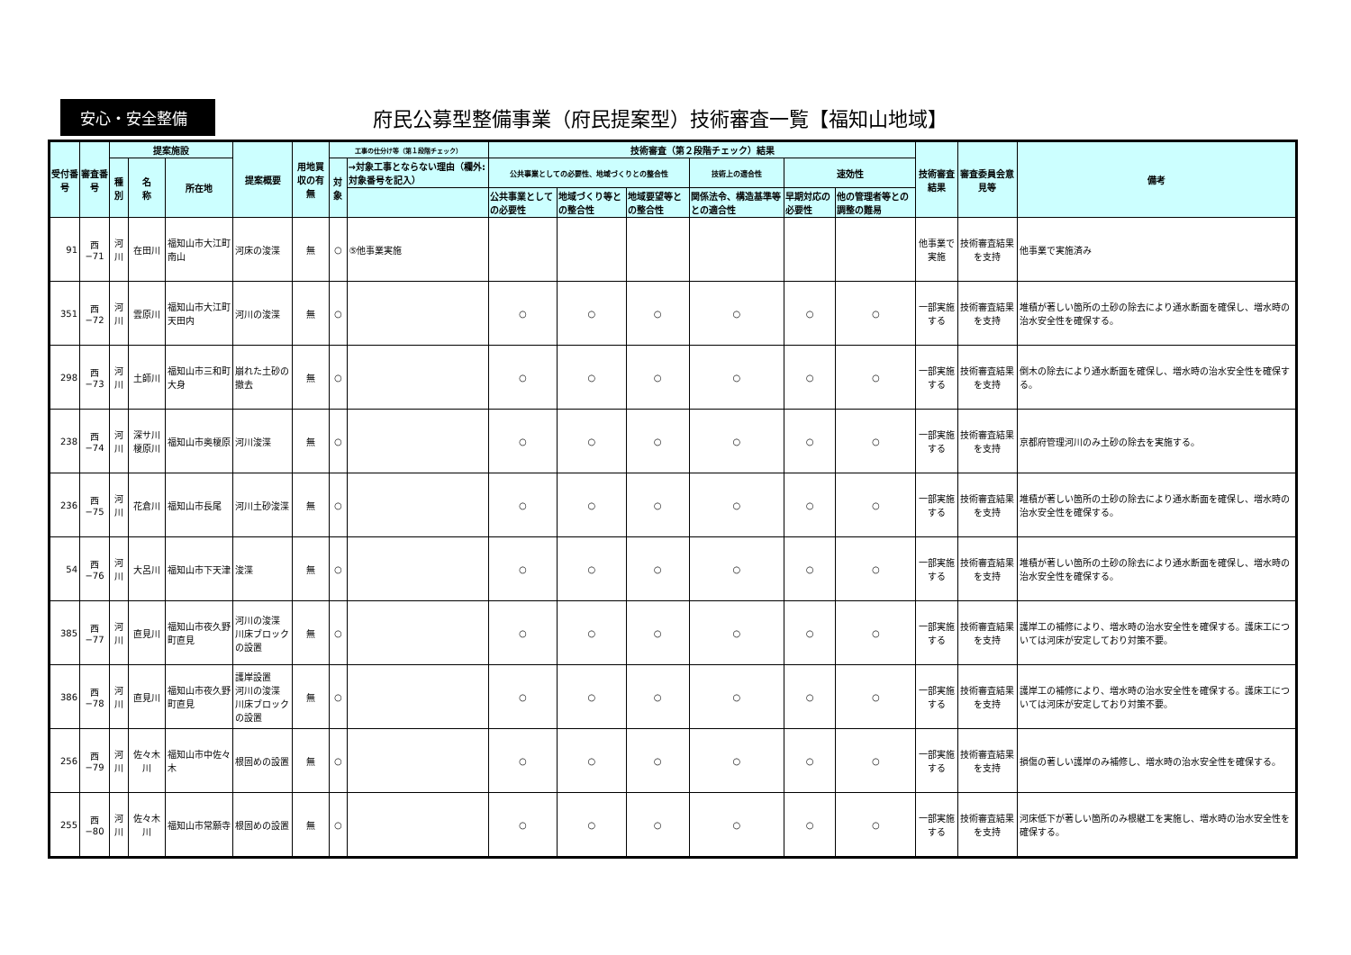安心・安全整備
府民公募型整備事業（府民提案型）技術審査一覧【福知山地域】
| 受付番号 | 審査番号 | 提案施設 | | | 提案概要 | 用地買収の有無 | 工事の仕分け等（第１段階チェック） | | 技術審査（第２段階チェック）結果 | | | | | | 技術審査結果 | 審査委員会意見等 | 備考 |
| --- | --- | --- | --- | --- | --- | --- | --- | --- | --- | --- | --- | --- | --- | --- | --- | --- | --- |
| | | 種別 | 名 称 | 所在地 | | | 対象 | →対象工事とならない理由（欄外:対象番号を記入） | 公共事業としての必要性、地域づくりとの整合性 | | | 技術上の適合性 | 速効性 | | | | |
| | | | | | | | | | 公共事業としての必要性 | 地域づくり等との整合性 | 地域要望等との整合性 | 関係法令、構造基準等との適合性 | 早期対応の必要性 | 他の管理者等との調整の難易 | | | |
| 91 | 西−71 | 河川 | 在田川 | 福知山市大江町南山 | 河床の浚渫 | 無 | ○ | ⑤他事業実施 | | | | | | | 他事業で実施 | 技術審査結果を支持 | 他事業で実施済み |
| 351 | 西−72 | 河川 | 雲原川 | 福知山市大江町天田内 | 河川の浚渫 | 無 | ○ | | ○ | ○ | ○ | ○ | ○ | ○ | 一部実施する | 技術審査結果を支持 | 堆積が著しい箇所の土砂の除去により通水断面を確保し、増水時の治水安全性を確保する。 |
| 298 | 西−73 | 河川 | 土師川 | 福知山市三和町大身 | 崩れた土砂の撤去 | 無 | ○ | | ○ | ○ | ○ | ○ | ○ | ○ | 一部実施する | 技術審査結果を支持 | 倒木の除去により通水断面を確保し、増水時の治水安全性を確保する。 |
| 238 | 西−74 | 河川 | 深サ川 榎原川 | 福知山市奥榎原 | 河川浚渫 | 無 | ○ | | ○ | ○ | ○ | ○ | ○ | ○ | 一部実施する | 技術審査結果を支持 | 京都府管理河川のみ土砂の除去を実施する。 |
| 236 | 西−75 | 河川 | 花倉川 | 福知山市長尾 | 河川土砂浚渫 | 無 | ○ | | ○ | ○ | ○ | ○ | ○ | ○ | 一部実施する | 技術審査結果を支持 | 堆積が著しい箇所の土砂の除去により通水断面を確保し、増水時の治水安全性を確保する。 |
| 54 | 西−76 | 河川 | 大呂川 | 福知山市下天津 | 浚渫 | 無 | ○ | | ○ | ○ | ○ | ○ | ○ | ○ | 一部実施する | 技術審査結果を支持 | 堆積が著しい箇所の土砂の除去により通水断面を確保し、増水時の治水安全性を確保する。 |
| 385 | 西−77 | 河川 | 直見川 | 福知山市夜久野町直見 | 河川の浚渫 川床ブロックの設置 | 無 | ○ | | ○ | ○ | ○ | ○ | ○ | ○ | 一部実施する | 技術審査結果を支持 | 護岸工の補修により、増水時の治水安全性を確保する。護床工については河床が安定しており対策不要。 |
| 386 | 西−78 | 河川 | 直見川 | 福知山市夜久野町直見 | 護岸設置 河川の浚渫 川床ブロックの設置 | 無 | ○ | | ○ | ○ | ○ | ○ | ○ | ○ | 一部実施する | 技術審査結果を支持 | 護岸工の補修により、増水時の治水安全性を確保する。護床工については河床が安定しており対策不要。 |
| 256 | 西−79 | 河川 | 佐々木川 | 福知山市中佐々木 | 根固めの設置 | 無 | ○ | | ○ | ○ | ○ | ○ | ○ | ○ | 一部実施する | 技術審査結果を支持 | 損傷の著しい護岸のみ補修し、増水時の治水安全性を確保する。 |
| 255 | 西−80 | 河川 | 佐々木川 | 福知山市常願寺 | 根固めの設置 | 無 | ○ | | ○ | ○ | ○ | ○ | ○ | ○ | 一部実施する | 技術審査結果を支持 | 河床低下が著しい箇所のみ根継工を実施し、増水時の治水安全性を確保する。 |